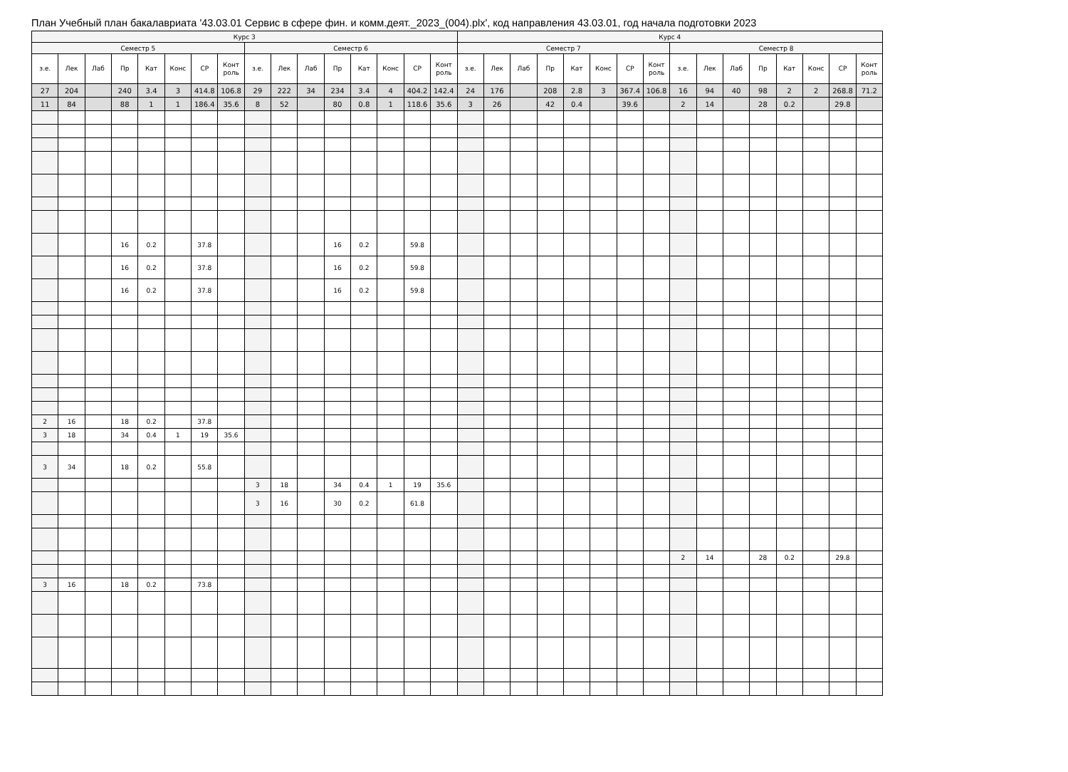План Учебный план бакалавриата '43.03.01 Сервис в сфере фин. и комм.деят._2023_(004).plx', код направления 43.03.01, год начала подготовки 2023
| Курс 3 | | | | | | | | | | | | | | | | Курс 4 | | | | | | | | | | | | | | | |
| --- | --- | --- | --- | --- | --- | --- | --- | --- | --- | --- | --- | --- | --- | --- | --- | --- | --- | --- | --- | --- | --- | --- | --- | --- | --- | --- | --- | --- | --- | --- | --- |
| Семестр 5 | | | | | | | | Семестр 6 | | | | | | | | Семестр 7 | | | | | | | | Семестр 8 | | | | | | | |
| з.е. | Лек | Лаб | Пр | Кат | Конс | СР | Конт роль | з.е. | Лек | Лаб | Пр | Кат | Конс | СР | Конт роль | з.е. | Лек | Лаб | Пр | Кат | Конс | СР | Конт роль | з.е. | Лек | Лаб | Пр | Кат | Конс | СР | Конт роль |
| 27 | 204 | | 240 | 3.4 | 3 | 414.8 | 106.8 | 29 | 222 | 34 | 234 | 3.4 | 4 | 404.2 | 142.4 | 24 | 176 | | 208 | 2.8 | 3 | 367.4 | 106.8 | 16 | 94 | 40 | 98 | 2 | 2 | 268.8 | 71.2 |
| 11 | 84 | | 88 | 1 | 1 | 186.4 | 35.6 | 8 | 52 | | 80 | 0.8 | 1 | 118.6 | 35.6 | 3 | 26 | | 42 | 0.4 | | 39.6 | | 2 | 14 | | 28 | 0.2 | | 29.8 | |
| | | | 16 | 0.2 | | 37.8 | | | | | 16 | 0.2 | | 59.8 | | | | | | | | | | | | | | | | | |
| | | | 16 | 0.2 | | 37.8 | | | | | 16 | 0.2 | | 59.8 | | | | | | | | | | | | | | | | | |
| | | | 16 | 0.2 | | 37.8 | | | | | 16 | 0.2 | | 59.8 | | | | | | | | | | | | | | | | | |
| 2 | 16 | | 18 | 0.2 | | 37.8 | | | | | | | | | | | | | | | | | | | | | | | | | |
| 3 | 18 | | 34 | 0.4 | 1 | 19 | 35.6 | | | | | | | | | | | | | | | | | | | | | | | | |
| 3 | 34 | | 18 | 0.2 | | 55.8 | | | | | | | | | | | | | | | | | | | | | | | | | |
| | | | | | | | | 3 | 18 | | 34 | 0.4 | 1 | 19 | 35.6 | | | | | | | | | | | | | | | | |
| | | | | | | | | 3 | 16 | | 30 | 0.2 | | 61.8 | | | | | | | | | | | | | | | | | |
| | | | | | | | | | | | | | | | | | | | | | | | | 2 | 14 | | 28 | 0.2 | | 29.8 | |
| 3 | 16 | | 18 | 0.2 | | 73.8 | | | | | | | | | | | | | | | | | | | | | | | | | |